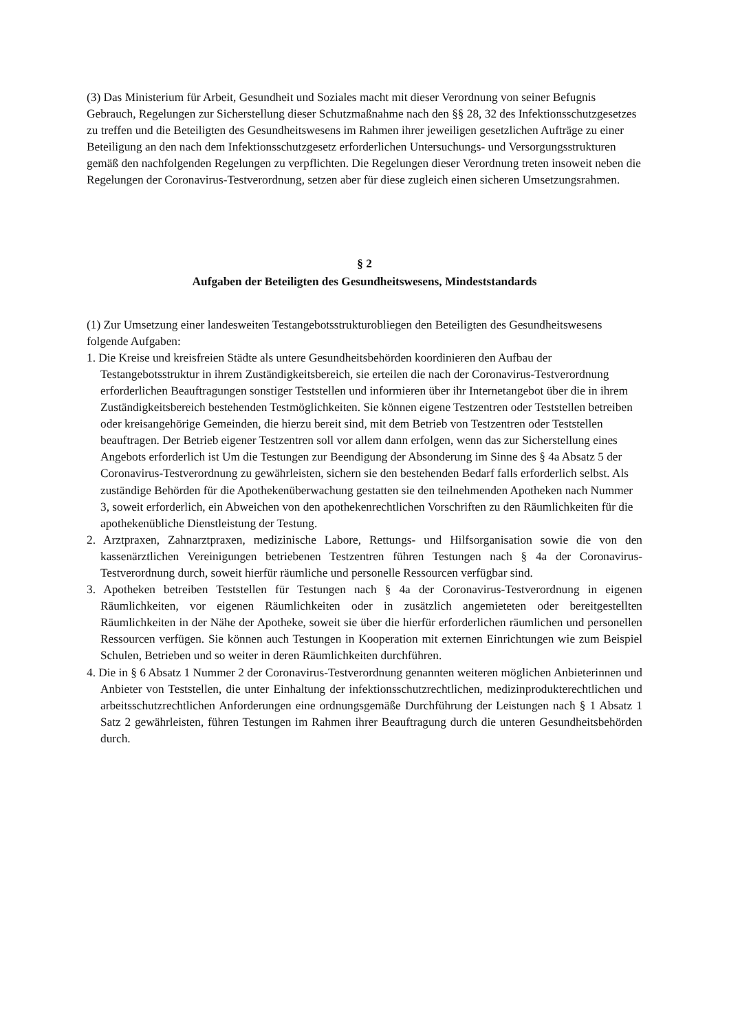(3) Das Ministerium für Arbeit, Gesundheit und Soziales macht mit dieser Verordnung von seiner Befugnis Gebrauch, Regelungen zur Sicherstellung dieser Schutzmaßnahme nach den §§ 28, 32 des Infektionsschutzgesetzes zu treffen und die Beteiligten des Gesundheitswesens im Rahmen ihrer jeweiligen gesetzlichen Aufträge zu einer Beteiligung an den nach dem Infektionsschutzgesetz erforderlichen Untersuchungs- und Versorgungsstrukturen gemäß den nachfolgenden Regelungen zu verpflichten. Die Regelungen dieser Verordnung treten insoweit neben die Regelungen der Coronavirus-Testverordnung, setzen aber für diese zugleich einen sicheren Umsetzungsrahmen.
§ 2
Aufgaben der Beteiligten des Gesundheitswesens, Mindeststandards
(1) Zur Umsetzung einer landesweiten Testangebotsstrukturobliegen den Beteiligten des Gesundheitswesens folgende Aufgaben:
1. Die Kreise und kreisfreien Städte als untere Gesundheitsbehörden koordinieren den Aufbau der Testangebotsstruktur in ihrem Zuständigkeitsbereich, sie erteilen die nach der Coronavirus-Testverordnung erforderlichen Beauftragungen sonstiger Teststellen und informieren über ihr Internetangebot über die in ihrem Zuständigkeitsbereich bestehenden Testmöglichkeiten. Sie können eigene Testzentren oder Teststellen betreiben oder kreisangehörige Gemeinden, die hierzu bereit sind, mit dem Betrieb von Testzentren oder Teststellen beauftragen. Der Betrieb eigener Testzentren soll vor allem dann erfolgen, wenn das zur Sicherstellung eines Angebots erforderlich ist Um die Testungen zur Beendigung der Absonderung im Sinne des § 4a Absatz 5 der Coronavirus-Testverordnung zu gewährleisten, sichern sie den bestehenden Bedarf falls erforderlich selbst. Als zuständige Behörden für die Apothekenüberwachung gestatten sie den teilnehmenden Apotheken nach Nummer 3, soweit erforderlich, ein Abweichen von den apothekenrechtlichen Vorschriften zu den Räumlichkeiten für die apothekenübliche Dienstleistung der Testung.
2. Arztpraxen, Zahnarztpraxen, medizinische Labore, Rettungs- und Hilfsorganisation sowie die von den kassenärztlichen Vereinigungen betriebenen Testzentren führen Testungen nach § 4a der Coronavirus-Testverordnung durch, soweit hierfür räumliche und personelle Ressourcen verfügbar sind.
3. Apotheken betreiben Teststellen für Testungen nach § 4a der Coronavirus-Testverordnung in eigenen Räumlichkeiten, vor eigenen Räumlichkeiten oder in zusätzlich angemieteten oder bereitgestellten Räumlichkeiten in der Nähe der Apotheke, soweit sie über die hierfür erforderlichen räumlichen und personellen Ressourcen verfügen. Sie können auch Testungen in Kooperation mit externen Einrichtungen wie zum Beispiel Schulen, Betrieben und so weiter in deren Räumlichkeiten durchführen.
4. Die in § 6 Absatz 1 Nummer 2 der Coronavirus-Testverordnung genannten weiteren möglichen Anbieterinnen und Anbieter von Teststellen, die unter Einhaltung der infektionsschutzrechtlichen, medizinprodukterechtlichen und arbeitsschutzrechtlichen Anforderungen eine ordnungsgemäße Durchführung der Leistungen nach § 1 Absatz 1 Satz 2 gewährleisten, führen Testungen im Rahmen ihrer Beauftragung durch die unteren Gesundheitsbehörden durch.